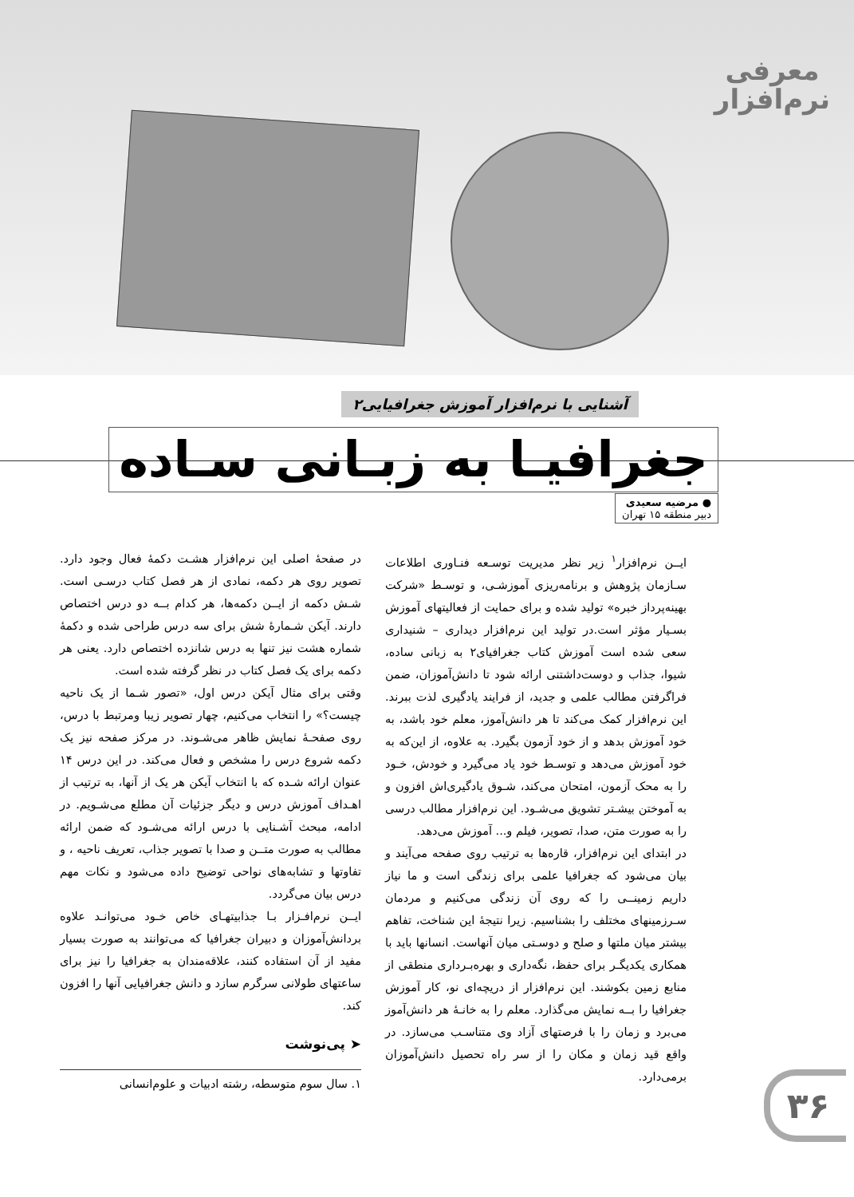معرفی
نرم‌افزار
آشنایی با نرم‌افزار آموزش جغرافیایی۲
جغرافیـا به زبـانی سـاده
● مرضیه سعیدی
دبیر منطقه ۱۵ تهران
ایــن نرم‌افزار<sup>۱</sup> زیر نظر مدیریت توسـعه فنـاوری اطلاعات سـازمان پژوهش و برنامه‌ریزی آموزشـی، و توسـط «شرکت بهینه‌پرداز خبره» تولید شده و برای حمایت از فعالیتهای آموزش بسـیار مؤثر است.در تولید این نرم‌افزار دیداری – شنیداری سعی شده است آموزش کتاب جغرافیای۲ به زبانی ساده، شیوا، جذاب و دوست‌داشتنی ارائه شود تا دانش‌آموزان، ضمن فراگرفتن مطالب علمی و جدید، از فرایند یادگیری لذت ببرند. این نرم‌افزار کمک می‌کند تا هر دانش‌آموز، معلم خود باشد، به خود آموزش بدهد و از خود آزمون بگیرد. به علاوه، از این‌که به خود آموزش می‌دهد و توسـط خود یاد می‌گیرد و خودش، خـود را به محک آزمون، امتحان می‌کند، شـوق یادگیری‌اش افزون و به آموختن بیشـتر تشویق می‌شـود. این نرم‌افزار مطالب درسی را به صورت متن، صدا، تصویر، فیلم و... آموزش می‌دهد.
در ابتدای این نرم‌افزار، قاره‌ها به ترتیب روی صفحه می‌آیند و بیان می‌شود که جغرافیا علمی برای زندگی است و ما نیاز داریم زمینــی را که روی آن زندگی می‌کنیم و مردمان سـرزمینهای مختلف را بشناسیم. زیرا نتیجهٔ این شناخت، تفاهم بیشتر میان ملتها و صلح و دوسـتی میان آنهاست. انسانها باید با همکاری یکدیگـر برای حفظ، نگه‌داری و بهره‌بـرداری منطقی از منابع زمین بکوشند. این نرم‌افزار از دریچه‌ای نو، کار آموزش جغرافیا را بــه نمایش می‌گذارد. معلم را به خانـهٔ هر دانش‌آموز می‌برد و زمان را با فرصتهای آزاد وی متناسـب می‌سازد. در واقع قید زمان و مکان را از سر راه تحصیل دانش‌آموزان برمی‌دارد.
در صفحهٔ اصلی این نرم‌افزار هشـت دکمهٔ فعال وجود دارد. تصویر روی هر دکمه، نمادی از هر فصل کتاب درسـی است. شـش دکمه از ایــن دکمه‌ها، هر کدام بــه دو درس اختصاص دارند. آیکن شـمارهٔ شش برای سه درس طراحی شده و دکمهٔ شماره هشت نیز تنها به درس شانزده اختصاص دارد. یعنی هر دکمه برای یک فصل کتاب در نظر گرفته شده است.
وقتی برای مثال آیکن درس اول، «تصور شـما از یک ناحیه چیست؟» را انتخاب می‌کنیم، چهار تصویر زیبا ومرتبط با درس، روی صفحـهٔ نمایش ظاهر می‌شـوند. در مرکز صفحه نیز یک دکمه شروع درس را مشخص و فعال می‌کند. در این درس ۱۴ عنوان ارائه شـده که با انتخاب آیکن هر یک از آنها، به ترتیب از اهـداف آموزش درس و دیگر جزئیات آن مطلع می‌شـویم. در ادامه، مبحث آشـنایی با درس ارائه می‌شـود که ضمن ارائه مطالب به صورت متــن و صدا با تصویر جذاب، تعریف ناحیه ، و تفاوتها و تشابه‌های نواحی توضیح داده می‌شود و نکات مهم درس بیان می‌گردد.
ایــن نرم‌افـزار بـا جذابیتهـای خاص خـود می‌توانـد علاوه بردانش‌آموزان و دبیران جغرافیا که می‌توانند به صورت بسیار مفید از آن استفاده کنند، علاقه‌مندان به جغرافیا را نیز برای ساعتهای طولانی سرگرم سازد و دانش جغرافیایی آنها را افزون کند.
➤ پی‌نوشت
۱. سال سوم متوسطه، رشته ادبیات و علوم‌انسانی
۳۶